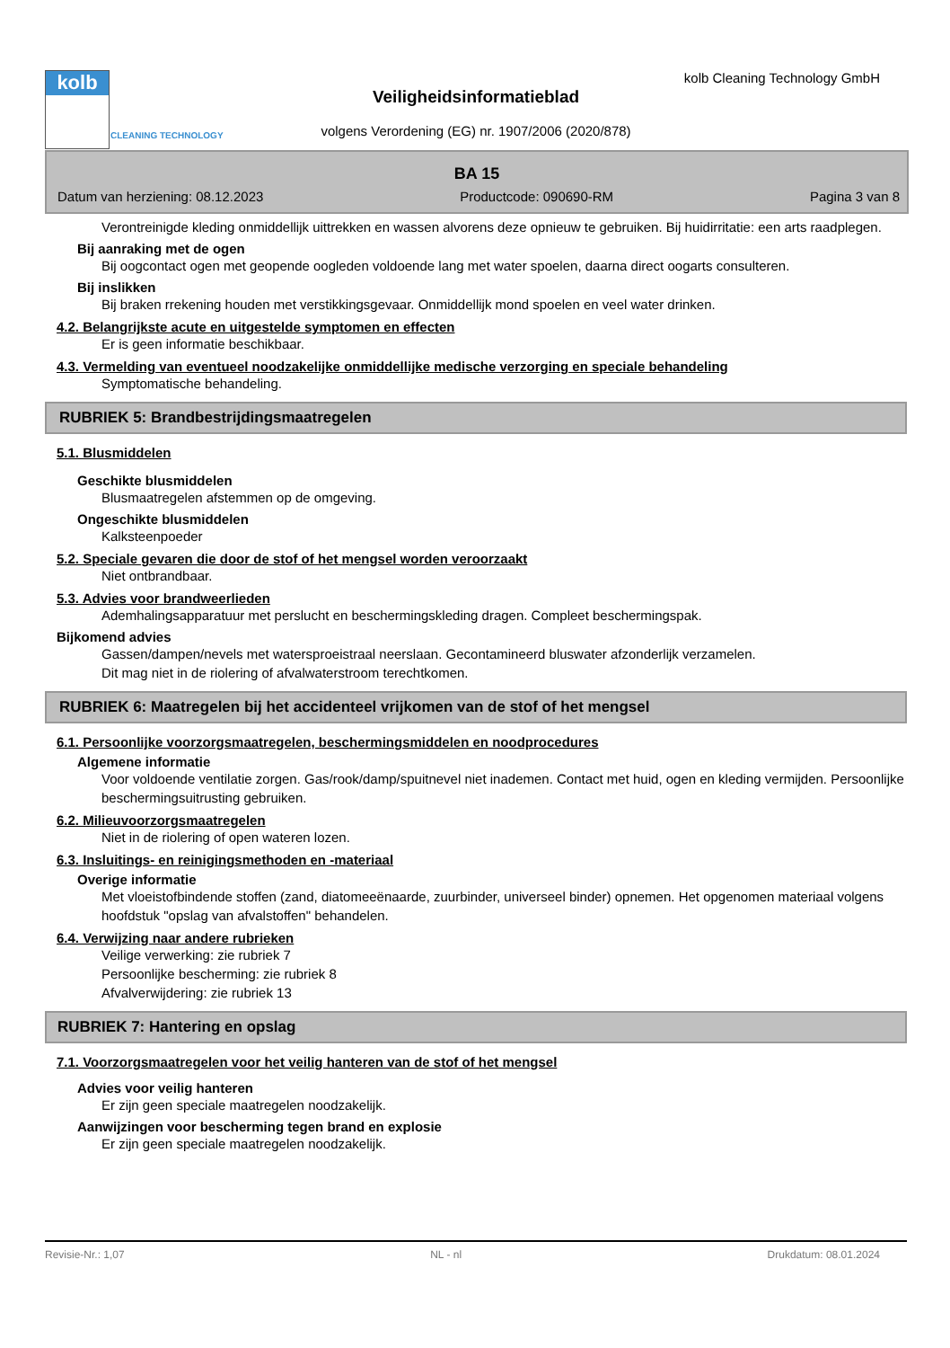kolb
CLEANING TECHNOLOGY
kolb Cleaning Technology GmbH
Veiligheidsinformatieblad
volgens Verordening (EG) nr. 1907/2006 (2020/878)
BA 15
Datum van herziening: 08.12.2023 Productcode: 090690-RM Pagina 3 van 8
Verontreinigde kleding onmiddellijk uittrekken en wassen alvorens deze opnieuw te gebruiken. Bij huidirritatie: een arts raadplegen.
Bij aanraking met de ogen
Bij oogcontact ogen met geopende oogleden voldoende lang met water spoelen, daarna direct oogarts consulteren.
Bij inslikken
Bij braken rrekening houden met verstikkingsgevaar. Onmiddellijk mond spoelen en veel water drinken.
4.2. Belangrijkste acute en uitgestelde symptomen en effecten
Er is geen informatie beschikbaar.
4.3. Vermelding van eventueel noodzakelijke onmiddellijke medische verzorging en speciale behandeling
Symptomatische behandeling.
RUBRIEK 5: Brandbestrijdingsmaatregelen
5.1. Blusmiddelen
Geschikte blusmiddelen
Blusmaatregelen afstemmen op de omgeving.
Ongeschikte blusmiddelen
Kalksteenpoeder
5.2. Speciale gevaren die door de stof of het mengsel worden veroorzaakt
Niet ontbrandbaar.
5.3. Advies voor brandweerlieden
Ademhalingsapparatuur met perslucht en beschermingskleding dragen. Compleet beschermingspak.
Bijkomend advies
Gassen/dampen/nevels met watersproeistraal neerslaan. Gecontamineerd bluswater afzonderlijk verzamelen.
Dit mag niet in de riolering of afvalwaterstroom terechtkomen.
RUBRIEK 6: Maatregelen bij het accidenteel vrijkomen van de stof of het mengsel
6.1. Persoonlijke voorzorgsmaatregelen, beschermingsmiddelen en noodprocedures
Algemene informatie
Voor voldoende ventilatie zorgen. Gas/rook/damp/spuitnevel niet inademen. Contact met huid, ogen en kleding vermijden. Persoonlijke beschermingsuitrusting gebruiken.
6.2. Milieuvoorzorgsmaatregelen
Niet in de riolering of open wateren lozen.
6.3. Insluitings- en reinigingsmethoden en -materiaal
Overige informatie
Met vloeistofbindende stoffen (zand, diatomeeënaarde, zuurbinder, universeel binder) opnemen. Het opgenomen materiaal volgens hoofdstuk "opslag van afvalstoffen" behandelen.
6.4. Verwijzing naar andere rubrieken
Veilige verwerking: zie rubriek 7
Persoonlijke bescherming: zie rubriek 8
Afvalverwijdering: zie rubriek 13
RUBRIEK 7: Hantering en opslag
7.1. Voorzorgsmaatregelen voor het veilig hanteren van de stof of het mengsel
Advies voor veilig hanteren
Er zijn geen speciale maatregelen noodzakelijk.
Aanwijzingen voor bescherming tegen brand en explosie
Er zijn geen speciale maatregelen noodzakelijk.
Revisie-Nr.: 1,07 NL - nl Drukdatum: 08.01.2024